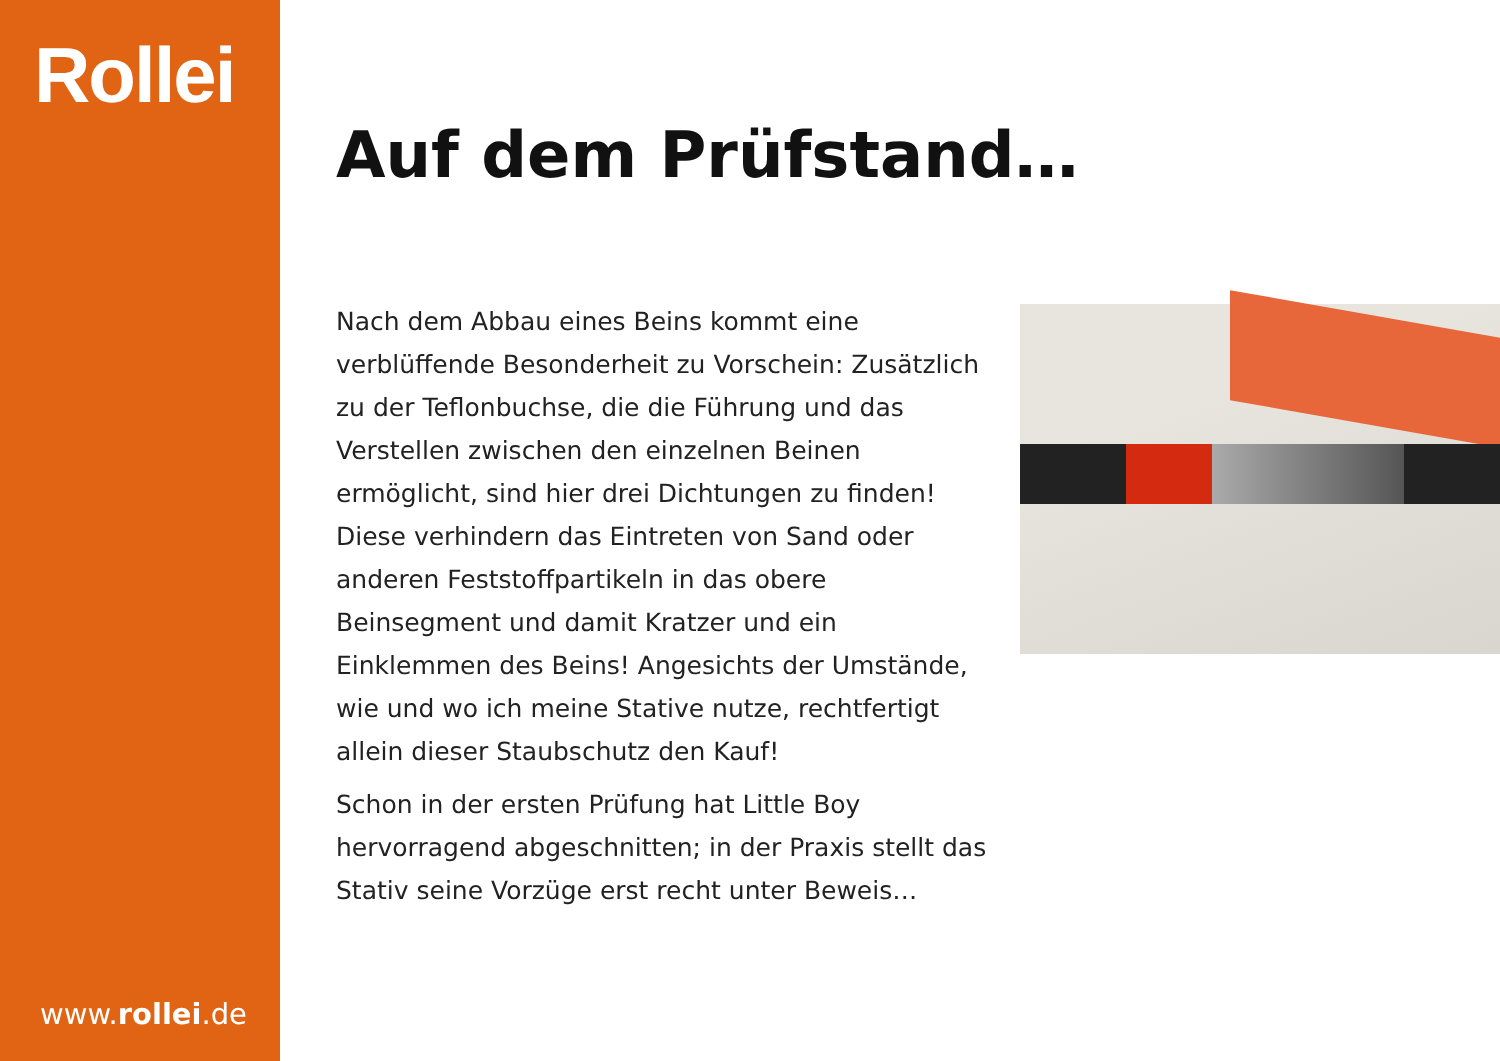Rollei
www.rollei.de
Auf dem Prüfstand…
Nach dem Abbau eines Beins kommt eine verblüffende Besonderheit zu Vorschein: Zusätzlich zu der Teflonbuchse, die die Führung und das Verstellen zwischen den einzelnen Beinen ermöglicht, sind hier drei Dichtungen zu finden! Diese verhindern das Eintreten von Sand oder anderen Feststoffpartikeln in das obere Beinsegment und damit Kratzer und ein Einklemmen des Beins! Angesichts der Umstände, wie und wo ich meine Stative nutze, rechtfertigt allein dieser Staubschutz den Kauf!
Schon in der ersten Prüfung hat Little Boy hervorragend abgeschnitten; in der Praxis stellt das Stativ seine Vorzüge erst recht unter Beweis…